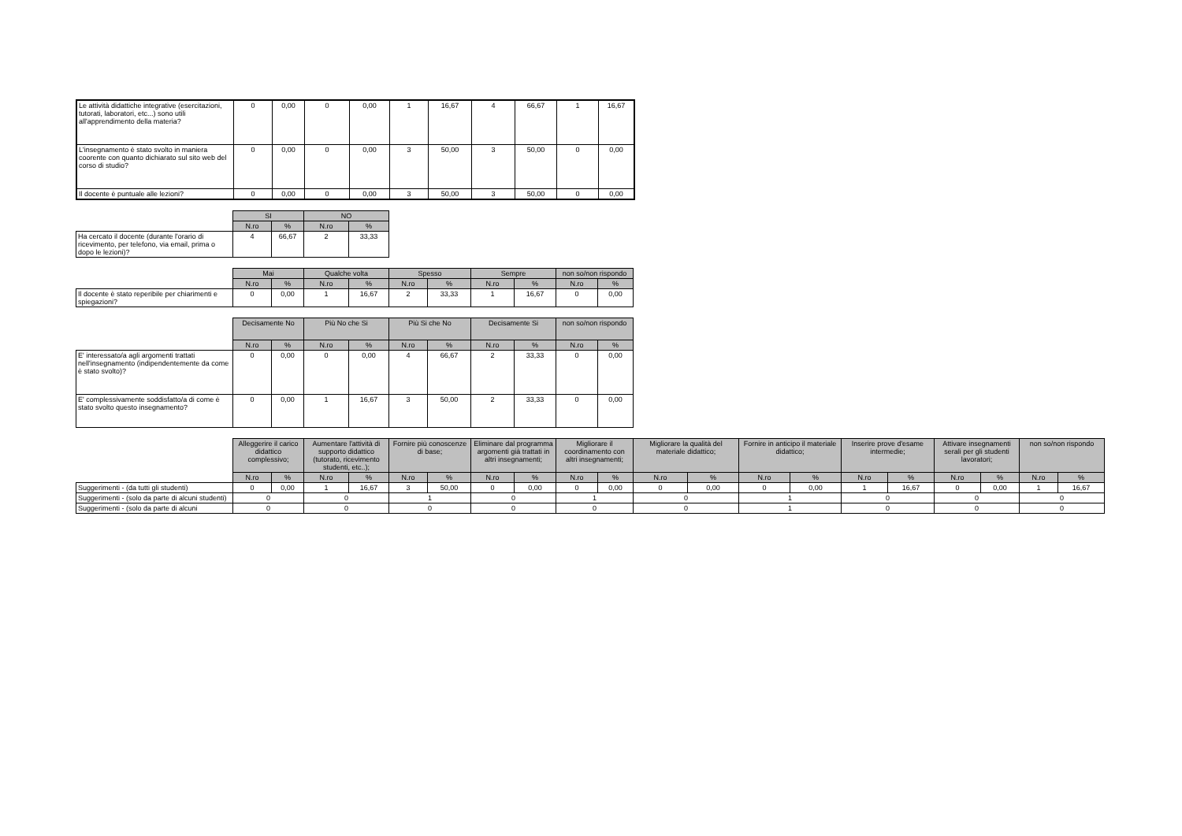| Le attività didattiche integrative (esercitazioni, tutorati, laboratori, etc...) sono utili all'apprendimento della materia? | 0 | 0,00 | 0 | 0,00 | 1 | 16,67 | 4 | 66,67 | 1 | 16,67 |
| L'insegnamento è stato svolto in maniera coorente con quanto dichiarato sul sito web del corso di studio? | 0 | 0,00 | 0 | 0,00 | 3 | 50,00 | 3 | 50,00 | 0 | 0,00 |
| Il docente è puntuale alle lezioni? | 0 | 0,00 | 0 | 0,00 | 3 | 50,00 | 3 | 50,00 | 0 | 0,00 |
| | SI | | NO | |
| --- | --- | --- | --- | --- |
| | N.ro | % | N.ro | % |
| Ha cercato il docente (durante l'orario di ricevimento, per telefono, via email, prima o dopo le lezioni)? | 4 | 66,67 | 2 | 33,33 |
| | Mai | | Qualche volta | | Spesso | | Sempre | | non so/non rispondo | |
| --- | --- | --- | --- | --- | --- | --- | --- | --- | --- | --- |
| | N.ro | % | N.ro | % | N.ro | % | N.ro | % | N.ro | % |
| Il docente è stato reperibile per chiarimenti e spiegazioni? | 0 | 0,00 | 1 | 16,67 | 2 | 33,33 | 1 | 16,67 | 0 | 0,00 |
| | Decisamente No | | Più No che Si | | Più Si che No | | Decisamente Si | | non so/non rispondo | |
| --- | --- | --- | --- | --- | --- | --- | --- | --- | --- | --- |
| | N.ro | % | N.ro | % | N.ro | % | N.ro | % | N.ro | % |
| E' interessato/a agli argomenti trattati nell'insegnamento (indipendentemente da come è stato svolto)? | 0 | 0,00 | 0 | 0,00 | 4 | 66,67 | 2 | 33,33 | 0 | 0,00 |
| E' complessivamente soddisfatto/a di come è stato svolto questo insegnamento? | 0 | 0,00 | 1 | 16,67 | 3 | 50,00 | 2 | 33,33 | 0 | 0,00 |
| | Alleggerire il carico didattico complessivo; | | Aumentare l'attività di supporto didattico (tutorato, ricevimento studenti, etc..); | | Fornire più conoscenze di base; | | Eliminare dal programma argomenti già trattati in altri insegnamenti; | | Migliorare il coordinamento con altri insegnamenti; | | Migliorare la qualità del materiale didattico; | | Fornire in anticipo il materiale didattico; | | Inserire prove d'esame intermedie; | | Attivare insegnamenti serali per gli studenti lavoratori; | | non so/non rispondo | |
| --- | --- | --- | --- | --- | --- | --- | --- | --- | --- | --- | --- | --- | --- | --- | --- | --- | --- | --- | --- | --- |
| | N.ro | % | N.ro | % | N.ro | % | N.ro | % | N.ro | % | N.ro | % | N.ro | % | N.ro | % | N.ro | % | N.ro | % |
| Suggerimenti - (da tutti gli studenti) | 0 | 0,00 | 1 | 16,67 | 3 | 50,00 | 0 | 0,00 | 0 | 0,00 | 0 | 0,00 | 0 | 0,00 | 1 | 16,67 | 0 | 0,00 | 1 | 16,67 |
| Suggerimenti - (solo da parte di alcuni studenti) | 0 | | 0 | | 1 | | 0 | | 1 | | 0 | | 1 | | 0 | | 0 | | 0 | |
| Suggerimenti - (solo da parte di alcuni | 0 | | 0 | | 0 | | 0 | | 0 | | 0 | | 1 | | 0 | | 0 | | 0 | |